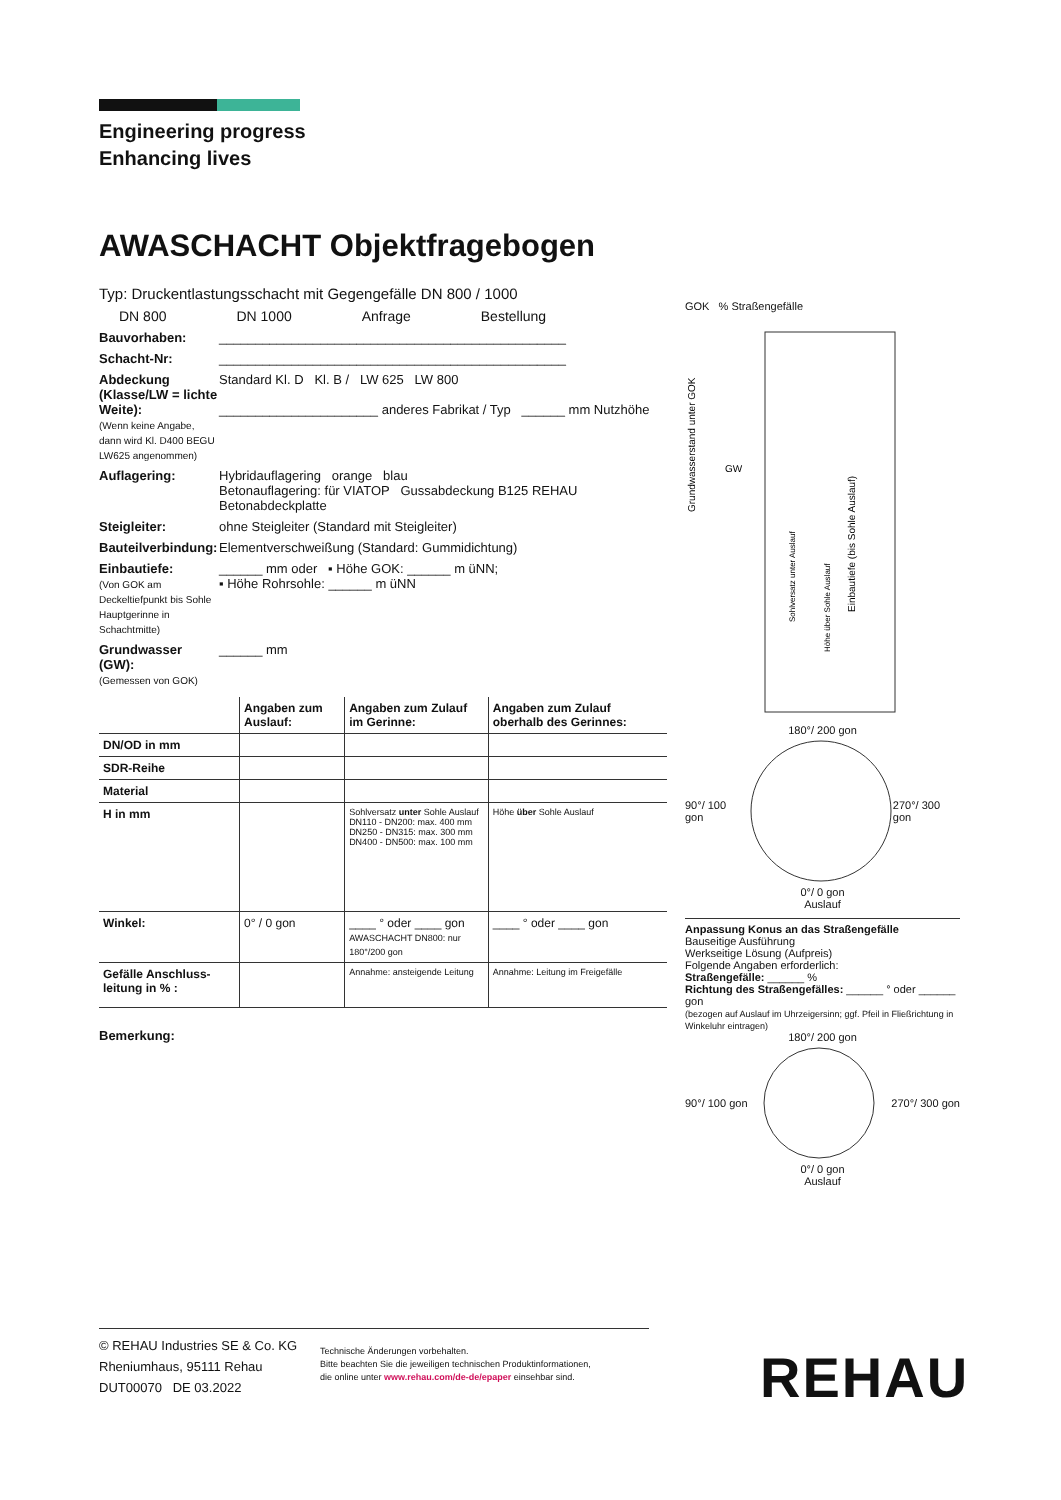Engineering progress
Enhancing lives
AWASCHACHT Objektfragebogen
Typ: Druckentlastungsschacht mit Gegengefälle DN 800 / 1000
DN 800 DN 1000 Anfrage Bestellung
Bauvorhaben: ________________________________________________
Schacht-Nr: ________________________________________________
Abdeckung (Klasse/LW = lichte Weite):
(Wenn keine Angabe, dann wird Kl. D400 BEGU LW625 angenommen) Standard Kl. D Kl. B / LW 625 LW 800
______________________ anderes Fabrikat / Typ ______ mm Nutzhöhe
Auflagering: Hybridauflagering orange blau
Betonauflagering: für VIATOP Gussabdeckung B125 REHAU
Betonabdeckplatte
Steigleiter: ohne Steigleiter (Standard mit Steigleiter)
Bauteilverbindung: Elementverschweißung (Standard: Gummidichtung)
Einbautiefe:
(Von GOK am Deckeltiefpunkt bis Sohle Hauptgerinne in Schachtmitte) ______ mm oder ▪ Höhe GOK: ______ m üNN;
▪ Höhe Rohrsohle: ______ m üNN
Grundwasser (GW):
(Gemessen von GOK) ______ mm
| | Angaben zum Auslauf: | Angaben zum Zulauf im Gerinne: | Angaben zum Zulauf oberhalb des Gerinnes: |
| --- | --- | --- | --- |
| DN/OD in mm | | | |
| SDR-Reihe | | | |
| Material | | | |
| H in mm | | Sohlversatz unter Sohle Auslauf DN110 - DN200: max. 400 mm DN250 - DN315: max. 300 mm DN400 - DN500: max. 100 mm | Höhe über Sohle Auslauf |
| Winkel: | 0° / 0 gon | ____ ° oder ____ gon AWASCHACHT DN800: nur 180°/200 gon | ____ ° oder ____ gon |
| Gefälle Anschluss-leitung in % : | | Annahme: ansteigende Leitung | Annahme: Leitung im Freigefälle |
Bemerkung:
GOK % Straßengefälle
Grundwasserstand unter GOK
GW
Einbautiefe (bis Sohle Auslauf)
Sohlversatz unter Auslauf
Höhe über Sohle Auslauf
180°/ 200 gon
90°/ 100 gon 270°/ 300 gon
0°/ 0 gon
Auslauf
Anpassung Konus an das Straßengefälle
Bauseitige Ausführung
Werkseitige Lösung (Aufpreis)
Folgende Angaben erforderlich:
Straßengefälle: ______ %
Richtung des Straßengefälles: ______ ° oder ______ gon
(bezogen auf Auslauf im Uhrzeigersinn; ggf. Pfeil in Fließrichtung in Winkeluhr eintragen)
180°/ 200 gon
90°/ 100 gon 270°/ 300 gon
0°/ 0 gon
Auslauf
© REHAU Industries SE & Co. KG
Rheniumhaus, 95111 Rehau
DUT00070 DE 03.2022
Technische Änderungen vorbehalten.
Bitte beachten Sie die jeweiligen technischen Produktinformationen,
die online unter www.rehau.com/de-de/epaper einsehbar sind.
REHAU